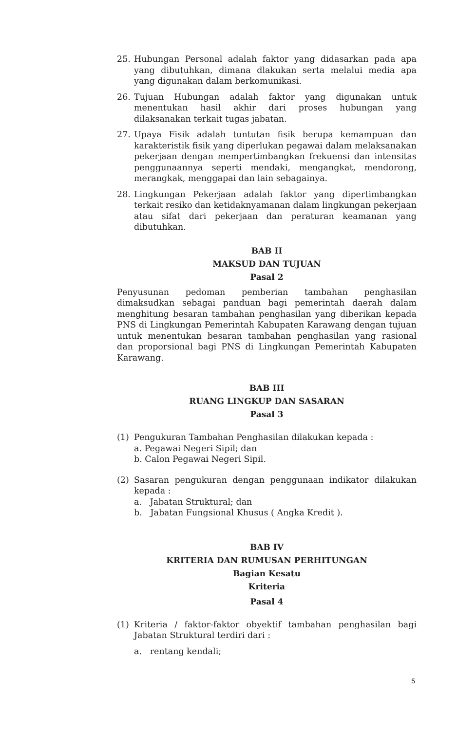25. Hubungan Personal adalah faktor yang didasarkan pada apa yang dibutuhkan, dimana dlakukan serta melalui media apa yang digunakan dalam berkomunikasi.
26. Tujuan Hubungan adalah faktor yang digunakan untuk menentukan hasil akhir dari proses hubungan yang dilaksanakan terkait tugas jabatan.
27. Upaya Fisik adalah tuntutan fisik berupa kemampuan dan karakteristik fisik yang diperlukan pegawai dalam melaksanakan pekerjaan dengan mempertimbangkan frekuensi dan intensitas penggunaannya seperti mendaki, mengangkat, mendorong, merangkak, menggapai dan lain sebagainya.
28. Lingkungan Pekerjaan adalah faktor yang dipertimbangkan terkait resiko dan ketidaknyamanan dalam lingkungan pekerjaan atau sifat dari pekerjaan dan peraturan keamanan yang dibutuhkan.
BAB II
MAKSUD DAN TUJUAN
Pasal 2
Penyusunan pedoman pemberian tambahan penghasilan dimaksudkan sebagai panduan bagi pemerintah daerah dalam menghitung besaran tambahan penghasilan yang diberikan kepada PNS di Lingkungan Pemerintah Kabupaten Karawang dengan tujuan untuk menentukan besaran tambahan penghasilan yang rasional dan proporsional bagi PNS di Lingkungan Pemerintah Kabupaten Karawang.
BAB III
RUANG LINGKUP DAN SASARAN
Pasal 3
(1) Pengukuran Tambahan Penghasilan dilakukan kepada :
a. Pegawai Negeri Sipil; dan
b. Calon Pegawai Negeri Sipil.
(2) Sasaran pengukuran dengan penggunaan indikator dilakukan kepada :
a. Jabatan Struktural; dan
b. Jabatan Fungsional Khusus ( Angka Kredit ).
BAB IV
KRITERIA DAN RUMUSAN PERHITUNGAN
Bagian Kesatu
Kriteria
Pasal 4
(1) Kriteria / faktor-faktor obyektif tambahan penghasilan bagi Jabatan Struktural terdiri dari :
a. rentang kendali;
5